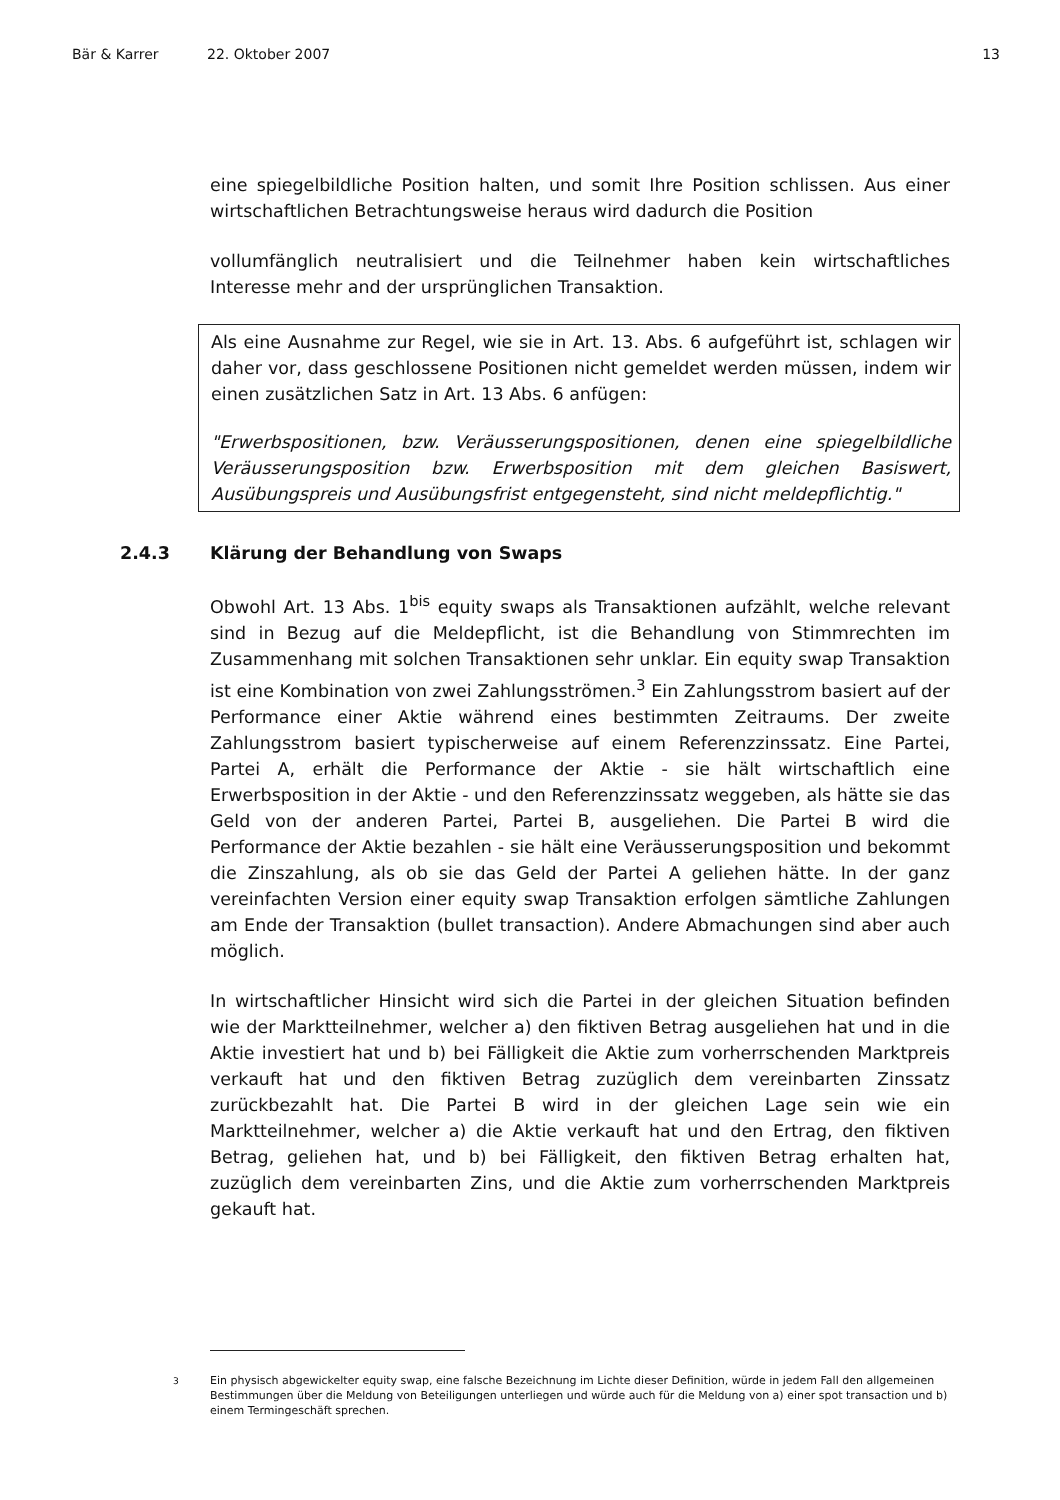Bär & Karrer 22. Oktober 2007 13
eine spiegelbildliche Position halten, und somit Ihre Position schlissen. Aus einer wirtschaftlichen Betrachtungsweise heraus wird dadurch die Position
vollumfänglich neutralisiert und die Teilnehmer haben kein wirtschaftliches Interesse mehr and der ursprünglichen Transaktion.
Als eine Ausnahme zur Regel, wie sie in Art. 13. Abs. 6 aufgeführt ist, schlagen wir daher vor, dass geschlossene Positionen nicht gemeldet werden müssen, indem wir einen zusätzlichen Satz in Art. 13 Abs. 6 anfügen:
"Erwerbspositionen, bzw. Veräusserungspositionen, denen eine spiegelbildliche Veräusserungsposition bzw. Erwerbsposition mit dem gleichen Basiswert, Ausübungspreis und Ausübungsfrist entgegensteht, sind nicht meldepflichtig."
2.4.3 Klärung der Behandlung von Swaps
Obwohl Art. 13 Abs. 1<sup>bis</sup> equity swaps als Transaktionen aufzählt, welche relevant sind in Bezug auf die Meldepflicht, ist die Behandlung von Stimmrechten im Zusammenhang mit solchen Transaktionen sehr unklar. Ein equity swap Transaktion ist eine Kombination von zwei Zahlungsströmen.<sup>3</sup> Ein Zahlungsstrom basiert auf der Performance einer Aktie während eines bestimmten Zeitraums. Der zweite Zahlungsstrom basiert typischerweise auf einem Referenzzinssatz. Eine Partei, Partei A, erhält die Performance der Aktie - sie hält wirtschaftlich eine Erwerbsposition in der Aktie - und den Referenzzinssatz weggeben, als hätte sie das Geld von der anderen Partei, Partei B, ausgeliehen. Die Partei B wird die Performance der Aktie bezahlen - sie hält eine Veräusserungsposition und bekommt die Zinszahlung, als ob sie das Geld der Partei A geliehen hätte. In der ganz vereinfachten Version einer equity swap Transaktion erfolgen sämtliche Zahlungen am Ende der Transaktion (bullet transaction). Andere Abmachungen sind aber auch möglich.
In wirtschaftlicher Hinsicht wird sich die Partei in der gleichen Situation befinden wie der Marktteilnehmer, welcher a) den fiktiven Betrag ausgeliehen hat und in die Aktie investiert hat und b) bei Fälligkeit die Aktie zum vorherrschenden Marktpreis verkauft hat und den fiktiven Betrag zuzüglich dem vereinbarten Zinssatz zurückbezahlt hat. Die Partei B wird in der gleichen Lage sein wie ein Marktteilnehmer, welcher a) die Aktie verkauft hat und den Ertrag, den fiktiven Betrag, geliehen hat, und b) bei Fälligkeit, den fiktiven Betrag erhalten hat, zuzüglich dem vereinbarten Zins, und die Aktie zum vorherrschenden Marktpreis gekauft hat.
<sup>3</sup> Ein physisch abgewickelter equity swap, eine falsche Bezeichnung im Lichte dieser Definition, würde in jedem Fall den allgemeinen Bestimmungen über die Meldung von Beteiligungen unterliegen und würde auch für die Meldung von a) einer spot transaction und b) einem Termingeschäft sprechen.